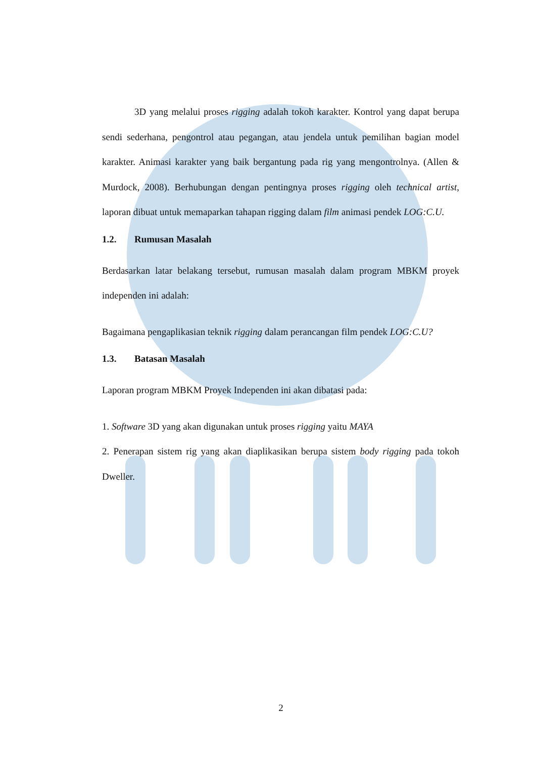3D yang melalui proses rigging adalah tokoh karakter. Kontrol yang dapat berupa sendi sederhana, pengontrol atau pegangan, atau jendela untuk pemilihan bagian model karakter. Animasi karakter yang baik bergantung pada rig yang mengontrolnya. (Allen & Murdock, 2008). Berhubungan dengan pentingnya proses rigging oleh technical artist, laporan dibuat untuk memaparkan tahapan rigging dalam film animasi pendek LOG:C.U.
1.2. Rumusan Masalah
Berdasarkan latar belakang tersebut, rumusan masalah dalam program MBKM proyek independen ini adalah:
Bagaimana pengaplikasian teknik rigging dalam perancangan film pendek LOG:C.U?
1.3. Batasan Masalah
Laporan program MBKM Proyek Independen ini akan dibatasi pada:
1. Software 3D yang akan digunakan untuk proses rigging yaitu MAYA
2. Penerapan sistem rig yang akan diaplikasikan berupa sistem body rigging pada tokoh Dweller.
2